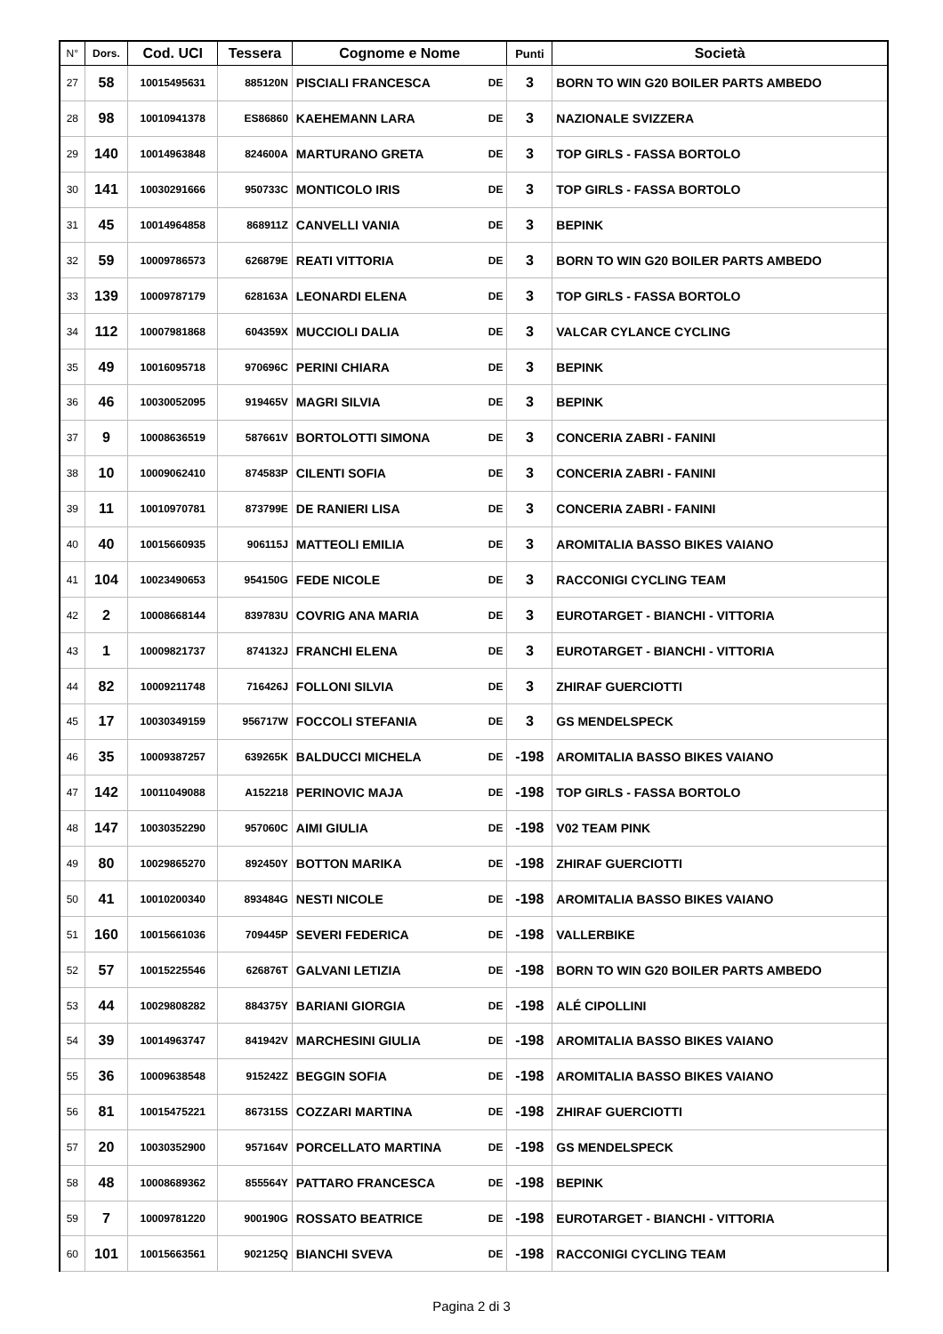| N° | Dors. | Cod. UCI | Tessera | Cognome e Nome | | Punti | Società |
| --- | --- | --- | --- | --- | --- | --- | --- |
| 27 | 58 | 10015495631 | 885120N | PISCIALI FRANCESCA | DE | 3 | BORN TO WIN G20 BOILER PARTS AMBEDO |
| 28 | 98 | 10010941378 | ES86860 | KAEHEMANN LARA | DE | 3 | NAZIONALE SVIZZERA |
| 29 | 140 | 10014963848 | 824600A | MARTURANO GRETA | DE | 3 | TOP GIRLS - FASSA BORTOLO |
| 30 | 141 | 10030291666 | 950733C | MONTICOLO IRIS | DE | 3 | TOP GIRLS - FASSA BORTOLO |
| 31 | 45 | 10014964858 | 868911Z | CANVELLI VANIA | DE | 3 | BEPINK |
| 32 | 59 | 10009786573 | 626879E | REATI VITTORIA | DE | 3 | BORN TO WIN G20 BOILER PARTS AMBEDO |
| 33 | 139 | 10009787179 | 628163A | LEONARDI ELENA | DE | 3 | TOP GIRLS - FASSA BORTOLO |
| 34 | 112 | 10007981868 | 604359X | MUCCIOLI DALIA | DE | 3 | VALCAR CYLANCE CYCLING |
| 35 | 49 | 10016095718 | 970696C | PERINI CHIARA | DE | 3 | BEPINK |
| 36 | 46 | 10030052095 | 919465V | MAGRI SILVIA | DE | 3 | BEPINK |
| 37 | 9 | 10008636519 | 587661V | BORTOLOTTI SIMONA | DE | 3 | CONCERIA ZABRI - FANINI |
| 38 | 10 | 10009062410 | 874583P | CILENTI SOFIA | DE | 3 | CONCERIA ZABRI - FANINI |
| 39 | 11 | 10010970781 | 873799E | DE RANIERI LISA | DE | 3 | CONCERIA ZABRI - FANINI |
| 40 | 40 | 10015660935 | 906115J | MATTEOLI EMILIA | DE | 3 | AROMITALIA BASSO BIKES VAIANO |
| 41 | 104 | 10023490653 | 954150G | FEDE NICOLE | DE | 3 | RACCONIGI CYCLING TEAM |
| 42 | 2 | 10008668144 | 839783U | COVRIG ANA MARIA | DE | 3 | EUROTARGET - BIANCHI - VITTORIA |
| 43 | 1 | 10009821737 | 874132J | FRANCHI ELENA | DE | 3 | EUROTARGET - BIANCHI - VITTORIA |
| 44 | 82 | 10009211748 | 716426J | FOLLONI SILVIA | DE | 3 | ZHIRAF GUERCIOTTI |
| 45 | 17 | 10030349159 | 956717W | FOCCOLI STEFANIA | DE | 3 | GS MENDELSPECK |
| 46 | 35 | 10009387257 | 639265K | BALDUCCI MICHELA | DE | -198 | AROMITALIA BASSO BIKES VAIANO |
| 47 | 142 | 10011049088 | A152218 | PERINOVIC MAJA | DE | -198 | TOP GIRLS - FASSA BORTOLO |
| 48 | 147 | 10030352290 | 957060C | AIMI GIULIA | DE | -198 | V02 TEAM PINK |
| 49 | 80 | 10029865270 | 892450Y | BOTTON MARIKA | DE | -198 | ZHIRAF GUERCIOTTI |
| 50 | 41 | 10010200340 | 893484G | NESTI NICOLE | DE | -198 | AROMITALIA BASSO BIKES VAIANO |
| 51 | 160 | 10015661036 | 709445P | SEVERI FEDERICA | DE | -198 | VALLERBIKE |
| 52 | 57 | 10015225546 | 626876T | GALVANI LETIZIA | DE | -198 | BORN TO WIN G20 BOILER PARTS AMBEDO |
| 53 | 44 | 10029808282 | 884375Y | BARIANI GIORGIA | DE | -198 | ALÉ CIPOLLINI |
| 54 | 39 | 10014963747 | 841942V | MARCHESINI GIULIA | DE | -198 | AROMITALIA BASSO BIKES VAIANO |
| 55 | 36 | 10009638548 | 915242Z | BEGGIN SOFIA | DE | -198 | AROMITALIA BASSO BIKES VAIANO |
| 56 | 81 | 10015475221 | 867315S | COZZARI MARTINA | DE | -198 | ZHIRAF GUERCIOTTI |
| 57 | 20 | 10030352900 | 957164V | PORCELLATO MARTINA | DE | -198 | GS MENDELSPECK |
| 58 | 48 | 10008689362 | 855564Y | PATTARO FRANCESCA | DE | -198 | BEPINK |
| 59 | 7 | 10009781220 | 900190G | ROSSATO BEATRICE | DE | -198 | EUROTARGET - BIANCHI - VITTORIA |
| 60 | 101 | 10015663561 | 902125Q | BIANCHI SVEVA | DE | -198 | RACCONIGI CYCLING TEAM |
Pagina 2 di 3